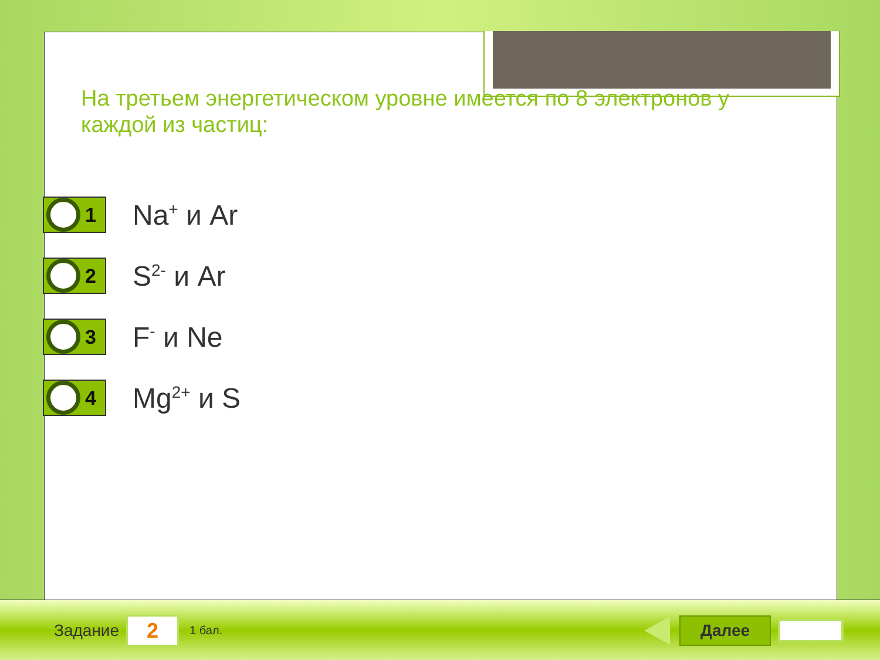На третьем энергетическом уровне имеется по 8 электронов у каждой из частиц:
1
Na<sup>+</sup> и Ar
2
S<sup>2-</sup> и Ar
3
F<sup>-</sup> и Ne
4
Mg<sup>2+</sup> и S
Задание
2
1 бал.
Далее